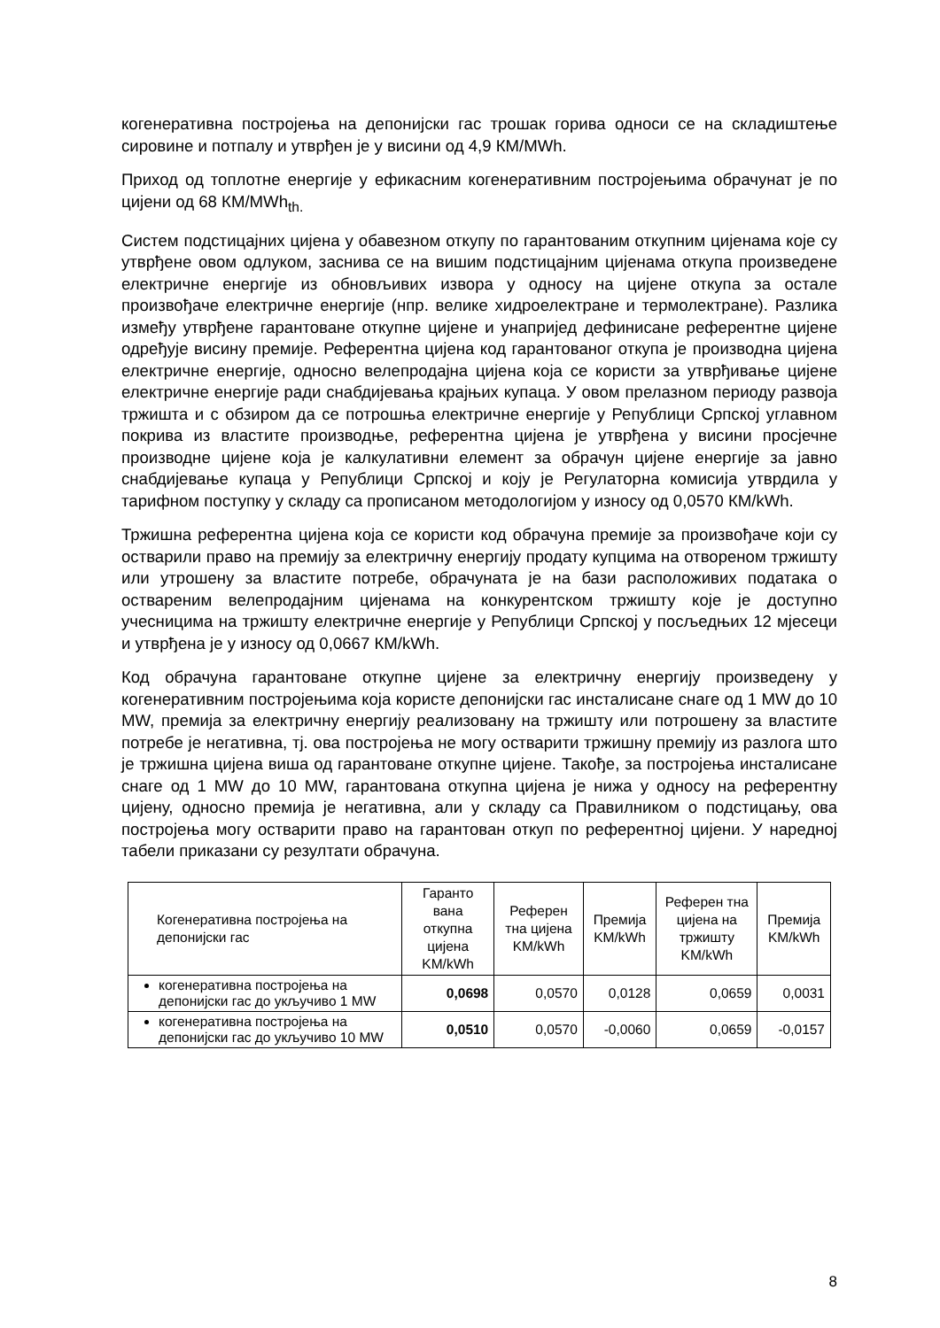когенеративна постројења на депонијски гас трошак горива односи се на складиштење сировине и потпалу и утврђен је у висини од 4,9 КМ/MWh.
Приход од топлотне енергије у ефикасним когенеративним постројењима обрачунат је по цијени од 68 КМ/MWh<sub>th.</sub>
Систем подстицајних цијена у обавезном откупу по гарантованим откупним цијенама које су утврђене овом одлуком, заснива се на вишим подстицајним цијенама откупа произведене електричне енергије из обновљивих извора у односу на цијене откупа за остале произвођаче електричне енергије (нпр. велике хидроелектране и термолектране). Разлика између утврђене гарантоване откупне цијене и унапријед дефинисане референтне цијене одређује висину премије. Референтна цијена код гарантованог откупа је производна цијена електричне енергије, односно велепродајна цијена која се користи за утврђивање цијене електричне енергије ради снабдијевања крајњих купаца. У овом прелазном периоду развоја тржишта и с обзиром да се потрошња електричне енергије у Републици Српској углавном покрива из властите производње, референтна цијена је утврђена у висини просјечне производне цијене која је калкулативни елемент за обрачун цијене енергије за јавно снабдијевање купаца у Републици Српској и коју је Регулаторна комисија утврдила у тарифном поступку у складу са прописаном методологијом у износу од 0,0570 КМ/kWh.
Тржишна референтна цијена која се користи код обрачуна премије за произвођаче који су остварили право на премију за електричну енергију продату купцима на отвореном тржишту или утрошену за властите потребе, обрачуната је на бази расположивих података о оствареним велепродајним цијенама на конкурентском тржишту које је доступно учесницима на тржишту електричне енергије у Републици Српској у посљедњих 12 мјесеци и утврђена је у износу од 0,0667 КМ/kWh.
Код обрачуна гарантоване откупне цијене за електричну енергију произведену у когенеративним постројењима која користе депонијски гас инсталисане снаге од 1 MW до 10 MW, премија за електричну енергију реализовану на тржишту или потрошену за властите потребе је негативна, тј. ова постројења не могу остварити тржишну премију из разлога што је тржишна цијена виша од гарантоване откупне цијене. Такође, за постројења инсталисане снаге од 1 MW до 10 MW, гарантована откупна цијена је нижа у односу на референтну цијену, односно премија је негативна, али у складу са Правилником о подстицању, ова постројења могу остварити право на гарантован откуп по референтној цијени. У наредној табели приказани су резултати обрачуна.
| Когенеративна постројења на депонијски гас | Гаранто вана откупна цијена KM/kWh | Референ тна цијена KM/kWh | Премија KM/kWh | Референ тна цијена на тржишту KM/kWh | Премија KM/kWh |
| --- | --- | --- | --- | --- | --- |
| когенеративна постројења на депонијски гас до укључиво 1 MW | 0,0698 | 0,0570 | 0,0128 | 0,0659 | 0,0031 |
| когенеративна постројења на депонијски гас до укључиво 10 MW | 0,0510 | 0,0570 | -0,0060 | 0,0659 | -0,0157 |
8